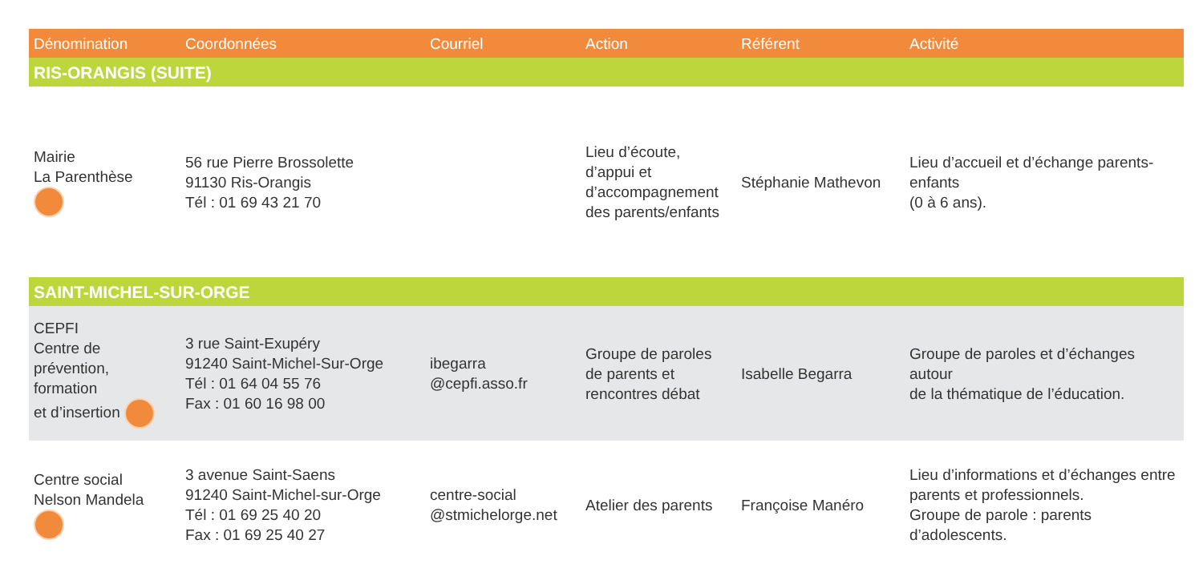| Dénomination | Coordonnées | Courriel | Action | Référent | Activité |
| --- | --- | --- | --- | --- | --- |
| RIS-ORANGIS (SUITE) | | | | | |
| Mairie La Parenthèse | 56 rue Pierre Brossolette 91130 Ris-Orangis Tél : 01 69 43 21 70 | | Lieu d’écoute, d’appui et d’accompagnement des parents/enfants | Stéphanie Mathevon | Lieu d’accueil et d’échange parents-enfants (0 à 6 ans). |
| SAINT-MICHEL-SUR-ORGE | | | | | |
| CEPFI Centre de prévention, formation et d’insertion | 3 rue Saint-Exupéry 91240 Saint-Michel-Sur-Orge Tél : 01 64 04 55 76 Fax : 01 60 16 98 00 | ibegarra @cepfi.asso.fr | Groupe de paroles de parents et rencontres débat | Isabelle Begarra | Groupe de paroles et d’échanges autour de la thématique de l’éducation. |
| Centre social Nelson Mandela | 3 avenue Saint-Saens 91240 Saint-Michel-sur-Orge Tél : 01 69 25 40 20 Fax : 01 69 25 40 27 | centre-social @stmichelorge.net | Atelier des parents | Françoise Manéro | Lieu d’informations et d’échanges entre parents et professionnels. Groupe de parole : parents d’adolescents. |